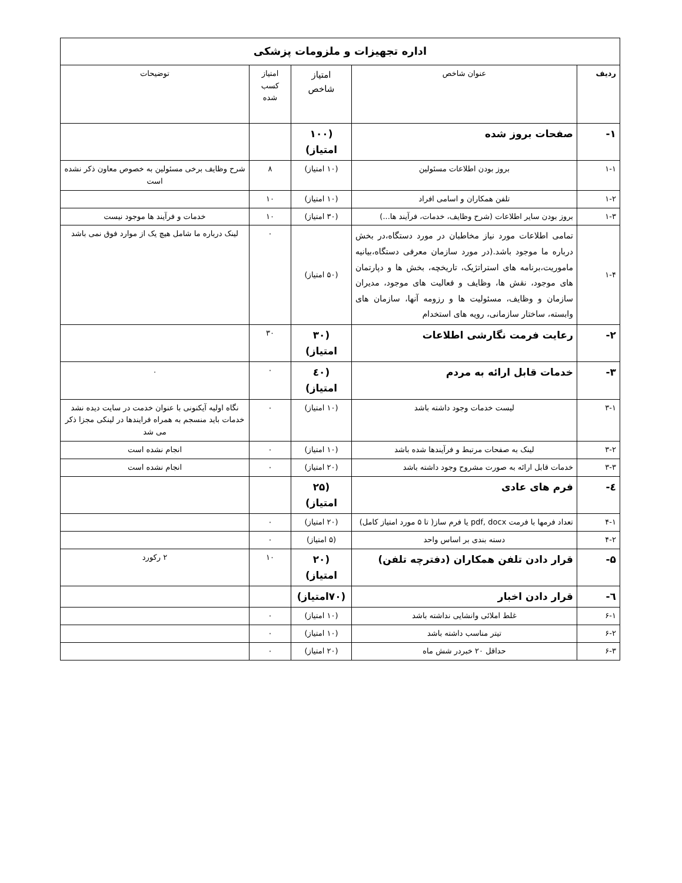| اداره تجهیزات و ملزومات پزشکی | | | | |
| ردیف | عنوان شاخص | امتیاز شاخص | امتیاز کسب شده | توضیحات |
| ۱- | صفحات بروز شده | (۱۰۰ امتیاز) | | |
| ۱-۱ | بروز بودن اطلاعات مسئولین | (۱۰ امتیاز) | ۸ | شرح وظایف برخی مسئولین به خصوص معاون ذکر نشده است |
| ۱-۲ | تلفن همکاران و اسامی افراد | (۱۰ امتیاز) | ۱۰ | |
| ۱-۳ | بروز بودن سایر اطلاعات (شرح وظایف، خدمات، فرآیند ها...) | (۳۰ امتیاز) | ۱۰ | خدمات و فرآیند ها موجود نیست |
| ۱-۴ | تمامی اطلاعات مورد نیاز مخاطبان در مورد دستگاه،در بخش درباره ما موجود باشد.(در مورد سازمان معرفی دستگاه،بیانیه ماموریت،برنامه های استراتژیک، تاریخچه، بخش ها و دپارتمان های موجود، نقش ها، وظایف و فعالیت های موجود، مدیران سازمان و وظایف، مسئولیت ها و رزومه آنها، سازمان های وابسته، ساختار سازمانی، رویه های استخدام | (۵۰ امتیاز) | ۰ | لینک درباره ما شامل هیچ یک از موارد فوق نمی باشد |
| ۲- | رعایت فرمت نگارشی اطلاعات | (۳۰ امتیاز) | ۳۰ | |
| ۳- | خدمات قابل ارائه به مردم | (٤۰ امتیاز) | ۰ | . |
| ۳-۱ | لیست خدمات وجود داشته باشد | (۱۰ امتیاز) | ۰ | نگاه اولیه آیکنونی با عنوان خدمت در سایت دیده نشد خدمات باید منسجم به همراه فرایندها در لینکی مجزا ذکر می شد |
| ۳-۲ | لینک به صفحات مرتبط و فرآیندها شده باشد | (۱۰ امتیاز) | ۰ | انجام نشده است |
| ۳-۳ | خدمات قابل ارائه به صورت مشروح وجود داشته باشد | (۲۰ امتیاز) | ۰ | انجام نشده است |
| ٤- | فرم های عادی | (۲۵ امتیاز) | | |
| ۴-۱ | تعداد فرمها با فرمت pdf, docx یا فرم ساز( تا ۵ مورد امتیاز کامل) | (۲۰ امتیاز) | ۰ | |
| ۴-۲ | دسته بندی بر اساس واحد | (۵ امتیاز) | ۰ | |
| ۵- | قرار دادن تلفن همکاران (دفترچه تلفن) | (۲۰ امتیاز) | ۱۰ | ۲ رکورد |
| ٦- | قرار دادن اخبار | (۷۰امتیاز) | | |
| ۶-۱ | غلط املائی وانشایی نداشته باشد | (۱۰ امتیاز) | ۰ | |
| ۶-۲ | تیتر مناسب داشته باشد | (۱۰ امتیاز) | ۰ | |
| ۶-۳ | حداقل ۲۰ خبردر شش ماه | (۲۰ امتیاز) | ۰ | |